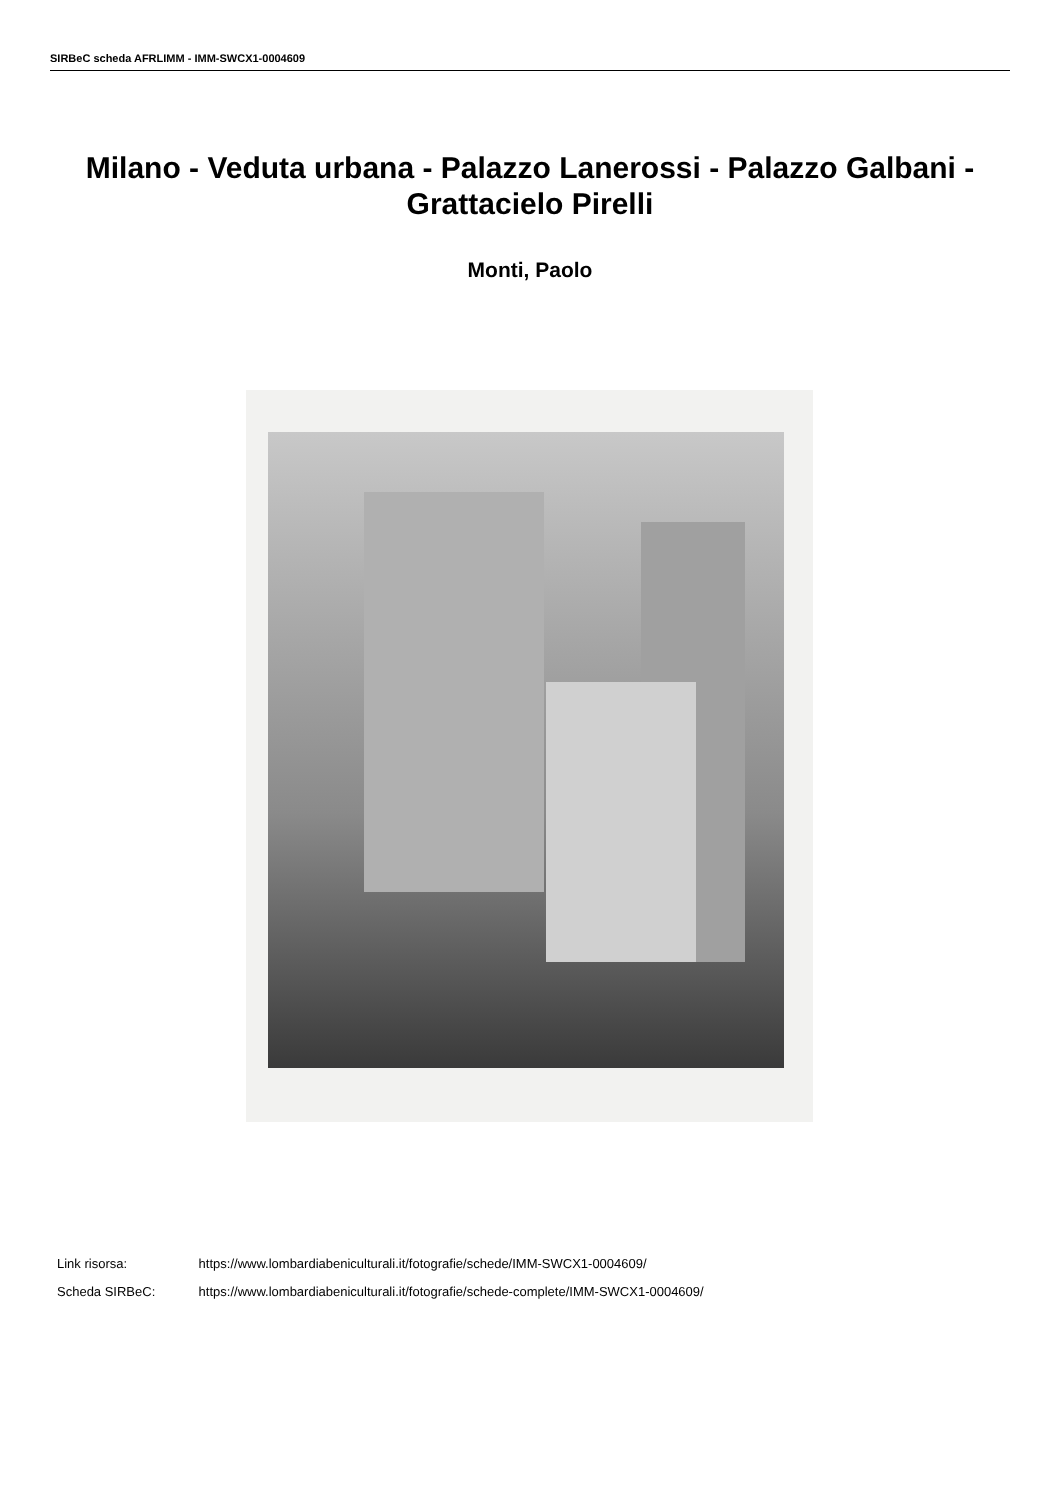SIRBeC scheda AFRLIMM - IMM-SWCX1-0004609
Milano - Veduta urbana - Palazzo Lanerossi - Palazzo Galbani - Grattacielo Pirelli
Monti, Paolo
Link risorsa: https://www.lombardiabeniculturali.it/fotografie/schede/IMM-SWCX1-0004609/
Scheda SIRBeC: https://www.lombardiabeniculturali.it/fotografie/schede-complete/IMM-SWCX1-0004609/